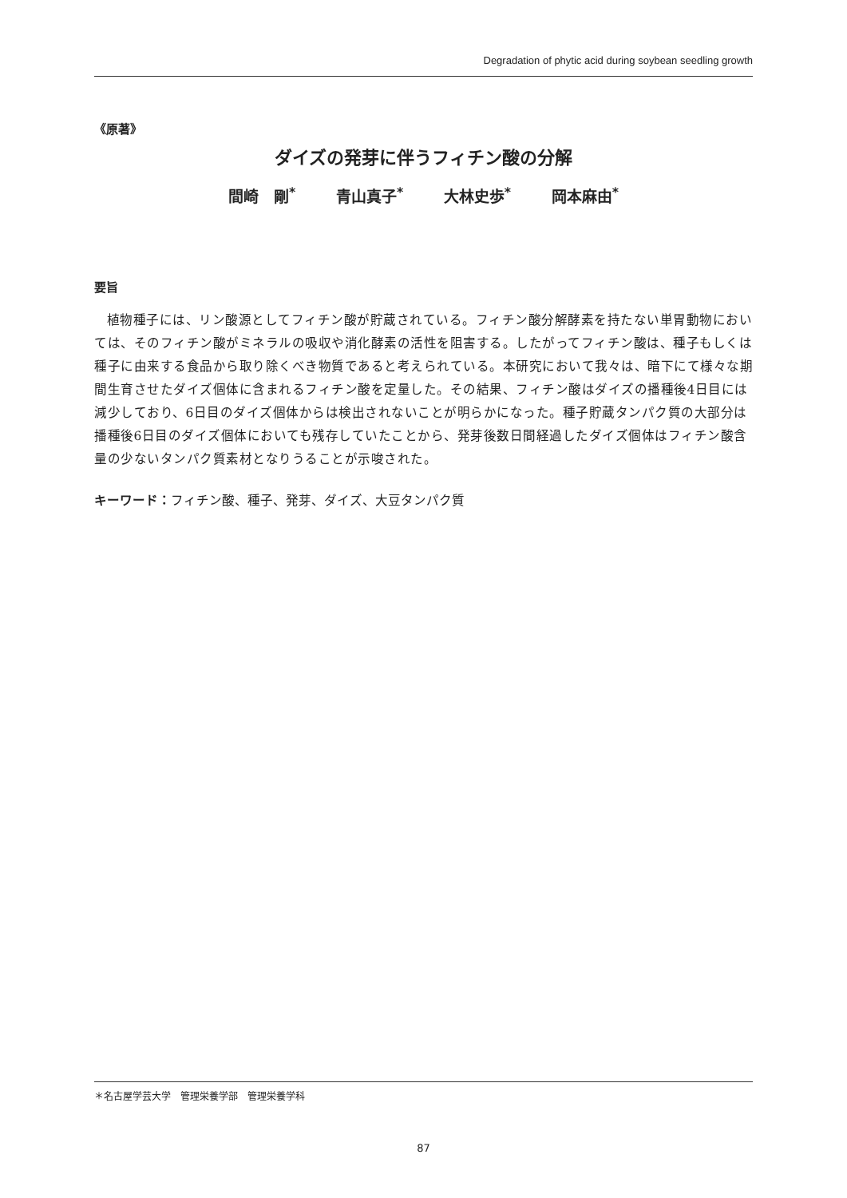Degradation of phytic acid during soybean seedling growth
《原著》
ダイズの発芽に伴うフィチン酸の分解
間崎　剛<sup>*</sup> 青山真子<sup>*</sup> 大林史歩<sup>*</sup> 岡本麻由<sup>*</sup>
要旨
植物種子には、リン酸源としてフィチン酸が貯蔵されている。フィチン酸分解酵素を持たない単胃動物においては、そのフィチン酸がミネラルの吸収や消化酵素の活性を阻害する。したがってフィチン酸は、種子もしくは種子に由来する食品から取り除くべき物質であると考えられている。本研究において我々は、暗下にて様々な期間生育させたダイズ個体に含まれるフィチン酸を定量した。その結果、フィチン酸はダイズの播種後4日目には減少しており、6日目のダイズ個体からは検出されないことが明らかになった。種子貯蔵タンパク質の大部分は播種後6日目のダイズ個体においても残存していたことから、発芽後数日間経過したダイズ個体はフィチン酸含量の少ないタンパク質素材となりうることが示唆された。
キーワード：フィチン酸、種子、発芽、ダイズ、大豆タンパク質
＊名古屋学芸大学　管理栄養学部　管理栄養学科
87